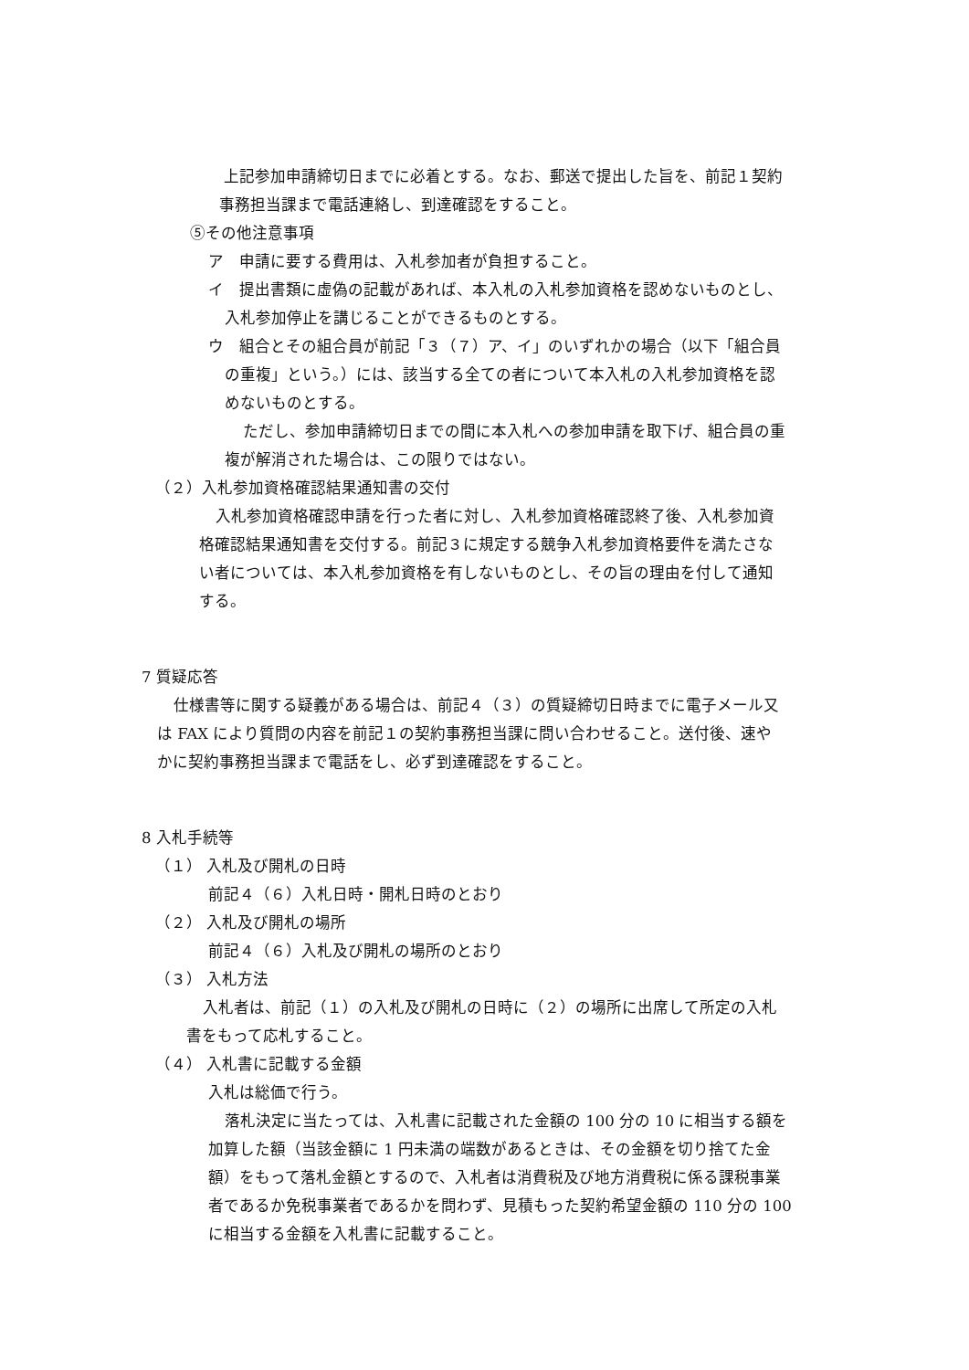上記参加申請締切日までに必着とする。なお、郵送で提出した旨を、前記１契約
事務担当課まで電話連絡し、到達確認をすること。
⑤その他注意事項
ア　申請に要する費用は、入札参加者が負担すること。
イ　提出書類に虚偽の記載があれば、本入札の入札参加資格を認めないものとし、
入札参加停止を講じることができるものとする。
ウ　組合とその組合員が前記「３（７）ア、イ」のいずれかの場合（以下「組合員
の重複」という。）には、該当する全ての者について本入札の入札参加資格を認
めないものとする。
ただし、参加申請締切日までの間に本入札への参加申請を取下げ、組合員の重
複が解消された場合は、この限りではない。
（２）入札参加資格確認結果通知書の交付
入札参加資格確認申請を行った者に対し、入札参加資格確認終了後、入札参加資
格確認結果通知書を交付する。前記３に規定する競争入札参加資格要件を満たさな
い者については、本入札参加資格を有しないものとし、その旨の理由を付して通知
する。
7 質疑応答
仕様書等に関する疑義がある場合は、前記４（３）の質疑締切日時までに電子メール又
は FAX により質問の内容を前記１の契約事務担当課に問い合わせること。送付後、速や
かに契約事務担当課まで電話をし、必ず到達確認をすること。
8 入札手続等
（１） 入札及び開札の日時
前記４（６）入札日時・開札日時のとおり
（２） 入札及び開札の場所
前記４（６）入札及び開札の場所のとおり
（３） 入札方法
入札者は、前記（１）の入札及び開札の日時に（２）の場所に出席して所定の入札
書をもって応札すること。
（４） 入札書に記載する金額
入札は総価で行う。
落札決定に当たっては、入札書に記載された金額の 100 分の 10 に相当する額を
加算した額（当該金額に 1 円未満の端数があるときは、その金額を切り捨てた金
額）をもって落札金額とするので、入札者は消費税及び地方消費税に係る課税事業
者であるか免税事業者であるかを問わず、見積もった契約希望金額の 110 分の 100
に相当する金額を入札書に記載すること。